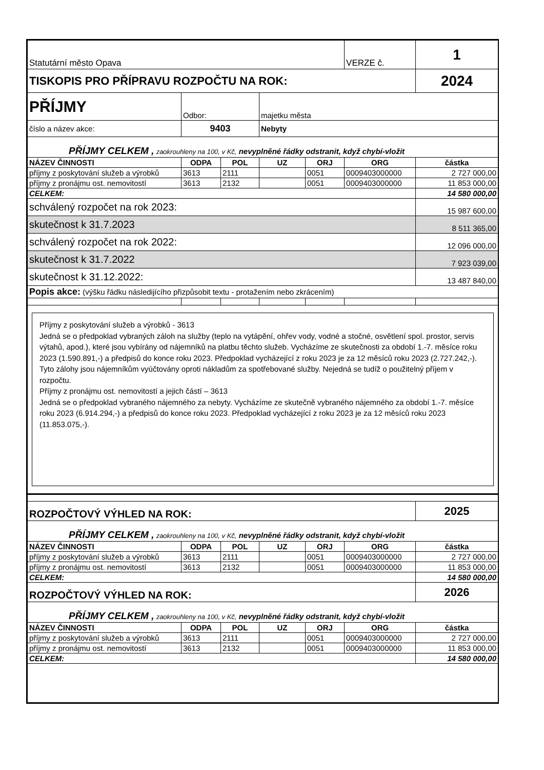| Statutární město Opava | | | | | VERZE č. | 1 |
| TISKOPIS PRO PŘÍPRAVU ROZPOČTU NA ROK: | | | | | | 2024 |
| PŘÍJMY | Odbor: | | majetku města | | | |
| číslo a název akce: | 9403 | | Nebyty | | | |
| PŘÍJMY CELKEM , zaokrouhleny na 100, v Kč, nevyplněné řádky odstranit, když chybí-vložit | | | | | | |
| NÁZEV ČINNOSTI | ODPA | POL | UZ | ORJ | ORG | částka |
| příjmy z poskytování služeb a výrobků | 3613 | 2111 | | 0051 | 0009403000000 | 2 727 000,00 |
| příjmy z pronájmu ost. nemovitostí | 3613 | 2132 | | 0051 | 0009403000000 | 11 853 000,00 |
| CELKEM: | | | | | | 14 580 000,00 |
| schválený rozpočet na rok 2023: | | | | | | 15 987 600,00 |
| skutečnost k 31.7.2023 | | | | | | 8 511 365,00 |
| schválený rozpočet na rok 2022: | | | | | | 12 096 000,00 |
| skutečnost k 31.7.2022 | | | | | | 7 923 039,00 |
| skutečnost k 31.12.2022: | | | | | | 13 487 840,00 |
| Popis akce: (výšku řádku následijícího přizpůsobit textu - protažením nebo zkrácením) | | | | | | |
| Příjmy z poskytování služeb a výrobků - 3613 Jedná se o předpoklad vybraných záloh na služby (teplo na vytápění, ohřev vody, vodné a stočné, osvětlení spol. prostor, servis výtahů, apod.), které jsou vybírány od nájemníků na platbu těchto služeb. Vycházíme ze skutečnosti za období 1.-7. měsíce roku 2023 (1.590.891,-) a předpisů do konce roku 2023. Předpoklad vycházející z roku 2023 je za 12 měsíců roku 2023 (2.727.242,-). Tyto zálohy jsou nájemníkům vyúčtovány oproti nákladům za spotřebované služby. Nejedná se tudíž o použitelný příjem v rozpočtu. Příjmy z pronájmu ost. nemovitostí a jejich částí – 3613 Jedná se o předpoklad vybraného nájemného za nebyty. Vycházíme ze skutečně vybraného nájemného za období 1.-7. měsíce roku 2023 (6.914.294,-) a předpisů do konce roku 2023. Předpoklad vycházející z roku 2023 je za 12 měsíců roku 2023 (11.853.075,-). | | | | | | |
| ROZPOČTOVÝ VÝHLED NA ROK: | | | | | | 2025 |
| PŘÍJMY CELKEM , zaokrouhleny na 100, v Kč, nevyplněné řádky odstranit, když chybí-vložit | | | | | | |
| NÁZEV ČINNOSTI | ODPA | POL | UZ | ORJ | ORG | částka |
| příjmy z poskytování služeb a výrobků | 3613 | 2111 | | 0051 | 0009403000000 | 2 727 000,00 |
| příjmy z pronájmu ost. nemovitostí | 3613 | 2132 | | 0051 | 0009403000000 | 11 853 000,00 |
| CELKEM: | | | | | | 14 580 000,00 |
| ROZPOČTOVÝ VÝHLED NA ROK: | | | | | | 2026 |
| PŘÍJMY CELKEM , zaokrouhleny na 100, v Kč, nevyplněné řádky odstranit, když chybí-vložit | | | | | | |
| NÁZEV ČINNOSTI | ODPA | POL | UZ | ORJ | ORG | částka |
| příjmy z poskytování služeb a výrobků | 3613 | 2111 | | 0051 | 0009403000000 | 2 727 000,00 |
| příjmy z pronájmu ost. nemovitostí | 3613 | 2132 | | 0051 | 0009403000000 | 11 853 000,00 |
| CELKEM: | | | | | | 14 580 000,00 |